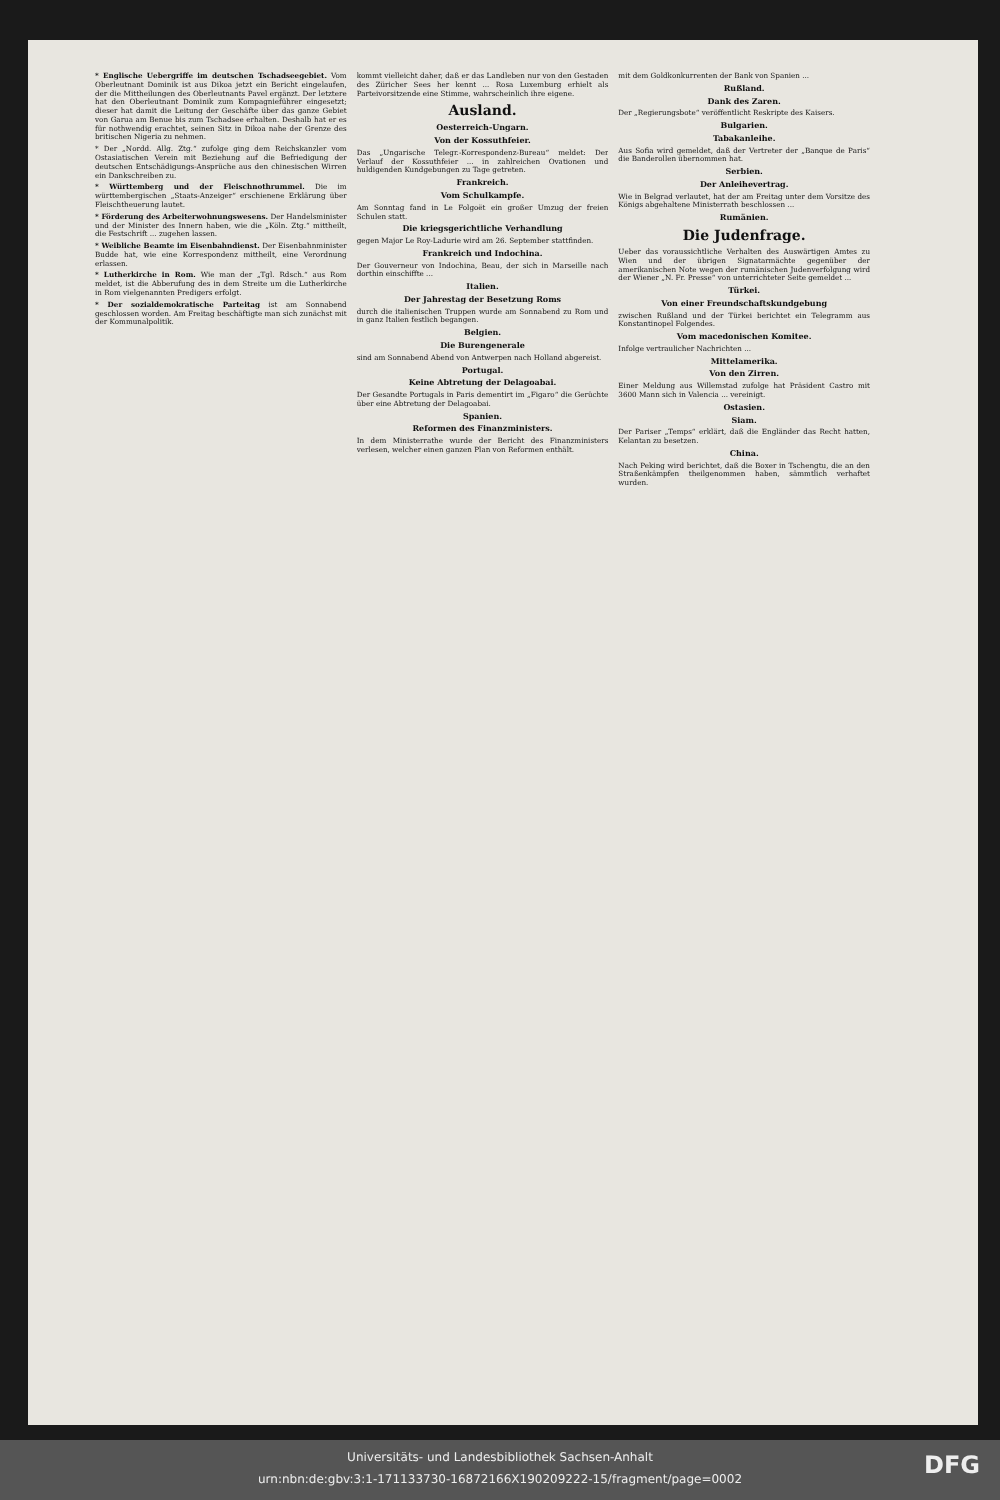* Englische Uebergriffe im deutschen Tschadseegebiet. Vom Oberleutnant Dominik ist aus Dikoa jetzt ein Bericht eingelaufen, der die Mittheilungen des Oberleutnants Pavel ergänzt. Der letztere hat den Oberleutnant Dominik zum Kompagnieführer eingesetzt; dieser hat damit die Leitung der Geschäfte über das ganze Gebiet von Garua am Benue bis zum Tschadsee erhalten. Deshalb hat er es für nothwendig erachtet, seinen Sitz in Dikoa nahe der Grenze des britischen Nigeria zu nehmen.
* Der „Nordd. Allg. Ztg.“ zufolge ging dem Reichskanzler vom Ostasiatischen Verein mit Beziehung auf die Befriedigung der deutschen Entschädigungs-Ansprüche aus den chinesischen Wirren ein Dankschreiben zu.
* Württemberg und der Fleischnothrummel. Die im württembergischen „Staats-Anzeiger“ erschienene Erklärung über Fleischtheuerung lautet.
* Förderung des Arbeiterwohnungswesens. Der Handelsminister und der Minister des Innern haben, wie die „Köln. Ztg.“ mittheilt, die Festschrift ... zugehen lassen.
* Weibliche Beamte im Eisenbahndienst. Der Eisenbahnminister Budde hat, wie eine Korrespondenz mittheilt, eine Verordnung erlassen.
* Lutherkirche in Rom. Wie man der „Tgl. Rdsch.“ aus Rom meldet, ist die Abberufung des in dem Streite um die Lutherkirche in Rom vielgenannten Predigers erfolgt.
* Der sozialdemokratische Parteitag ist am Sonnabend geschlossen worden. Am Freitag beschäftigte man sich zunächst mit der Kommunalpolitik.
kommt vielleicht daher, daß er das Landleben nur von den Gestaden des Züricher Sees her kennt ... Rosa Luxemburg erhielt als Parteivorsitzende eine Stimme, wahrscheinlich ihre eigene.
Ausland.
Oesterreich-Ungarn.
Von der Kossuthfeier.
Das „Ungarische Telegr.-Korrespondenz-Bureau“ meldet: Der Verlauf der Kossuthfeier ... in zahlreichen Ovationen und huldigenden Kundgebungen zu Tage getreten.
Frankreich.
Vom Schulkampfe.
Am Sonntag fand in Le Folgoët ein großer Umzug der freien Schulen statt.
Die kriegsgerichtliche Verhandlung
gegen Major Le Roy-Ladurie wird am 26. September stattfinden.
Frankreich und Indochina.
Der Gouverneur von Indochina, Beau, der sich in Marseille nach dorthin einschiffte ...
Italien.
Der Jahrestag der Besetzung Roms
durch die italienischen Truppen wurde am Sonnabend zu Rom und in ganz Italien festlich begangen.
Belgien.
Die Burengenerale
sind am Sonnabend Abend von Antwerpen nach Holland abgereist.
Portugal.
Keine Abtretung der Delagoabai.
Der Gesandte Portugals in Paris dementirt im „Figaro“ die Gerüchte über eine Abtretung der Delagoabai.
Spanien.
Reformen des Finanzministers.
In dem Ministerrathe wurde der Bericht des Finanzministers verlesen, welcher einen ganzen Plan von Reformen enthält.
mit dem Goldkonkurrenten der Bank von Spanien ...
Rußland.
Dank des Zaren.
Der „Regierungsbote“ veröffentlicht Reskripte des Kaisers.
Bulgarien.
Tabakanleihe.
Aus Sofia wird gemeldet, daß der Vertreter der „Banque de Paris“ die Banderollen übernommen hat.
Serbien.
Der Anleihevertrag.
Wie in Belgrad verlautet, hat der am Freitag unter dem Vorsitze des Königs abgehaltene Ministerrath beschlossen ...
Rumänien.
Die Judenfrage.
Ueber das voraussichtliche Verhalten des Auswärtigen Amtes zu Wien und der übrigen Signatarmächte gegenüber der amerikanischen Note wegen der rumänischen Judenverfolgung wird der Wiener „N. Fr. Presse“ von unterrichteter Seite gemeldet ...
Türkei.
Von einer Freundschaftskundgebung
zwischen Rußland und der Türkei berichtet ein Telegramm aus Konstantinopel Folgendes.
Vom macedonischen Komitee.
Infolge vertraulicher Nachrichten ...
Mittelamerika.
Von den Zirren.
Einer Meldung aus Willemstad zufolge hat Präsident Castro mit 3600 Mann sich in Valencia ... vereinigt.
Ostasien.
Siam.
Der Pariser „Temps“ erklärt, daß die Engländer das Recht hatten, Kelantan zu besetzen.
China.
Nach Peking wird berichtet, daß die Boxer in Tschengtu, die an den Straßenkämpfen theilgenommen haben, sämmtlich verhaftet wurden.
Universitäts- und Landesbibliothek Sachsen-Anhalt
urn:nbn:de:gbv:3:1-171133730-16872166X190209222-15/fragment/page=0002
DFG